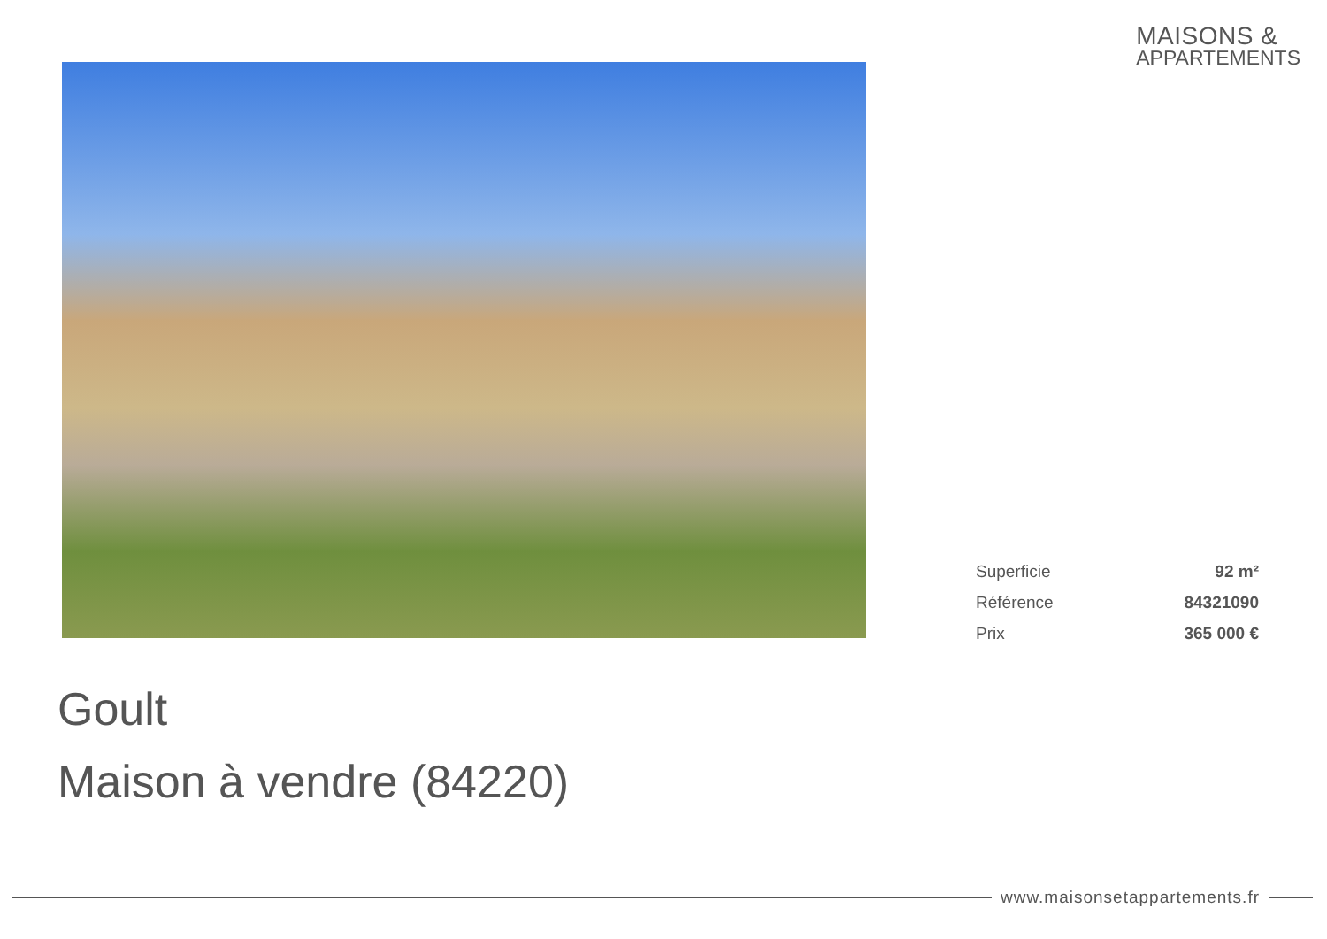MAISONS &
APPARTEMENTS
| Superficie | 92 m² |
| Référence | 84321090 |
| Prix | 365 000 € |
Goult
Maison à vendre (84220)
www.maisonsetappartements.fr